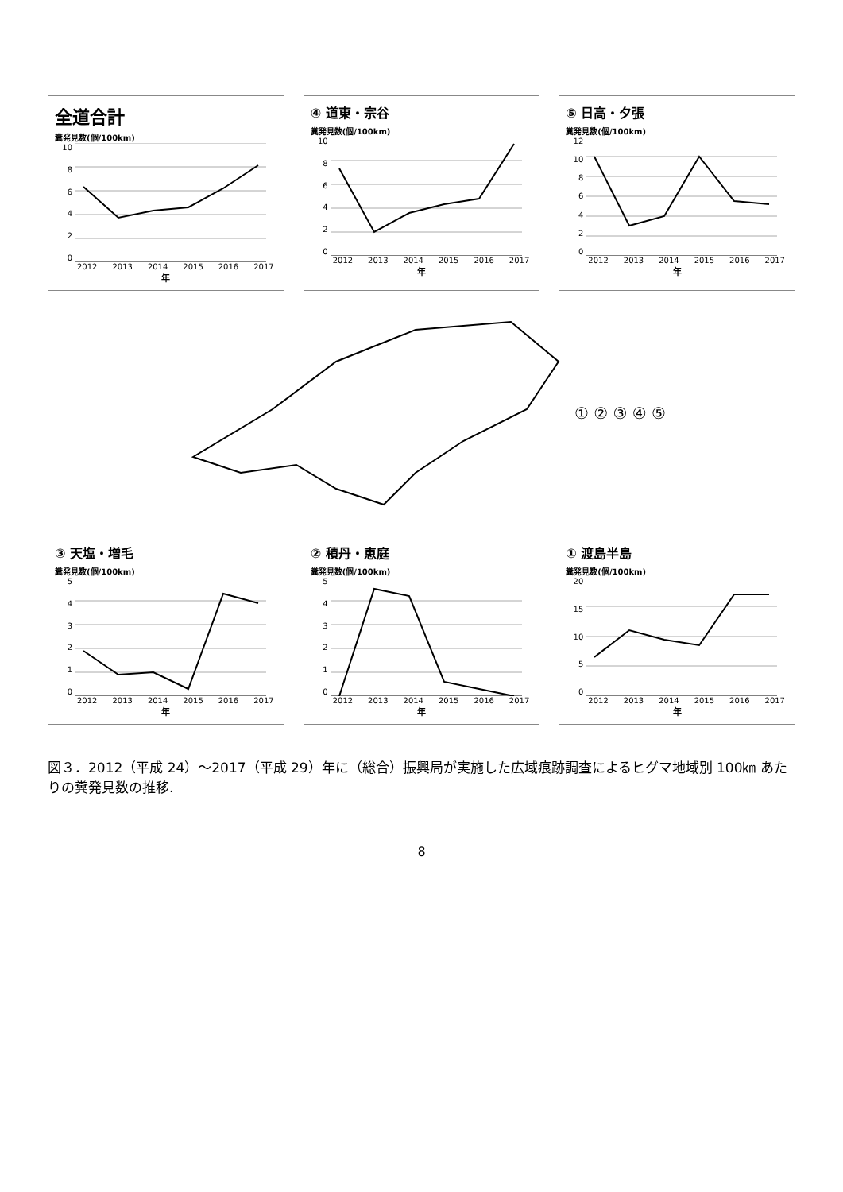全道合計
糞発見数(個/100km)
10
86420
2012 2013 2014 2015 2016 2017
年
④ 道東・宗谷
糞発見数(個/100km)
10
86420
2012 2013 2014 2015 2016 2017
年
⑤ 日高・夕張
糞発見数(個/100km)
12
10
86420
2012 2013 2014 2015 2016 2017
年
① ② ③ ④ ⑤
③ 天塩・増毛
糞発見数(個/100km)
543210
2012 2013 2014 2015 2016 2017
年
② 積丹・恵庭
糞発見数(個/100km)
543210
2012 2013 2014 2015 2016 2017
年
① 渡島半島
糞発見数(個/100km)
20
15
10
50
2012 2013 2014 2015 2016 2017
年
図３．2012（平成 24）～2017（平成 29）年に（総合）振興局が実施した広域痕跡調査によるヒグマ地域別 100㎞ あたりの糞発見数の推移.
8